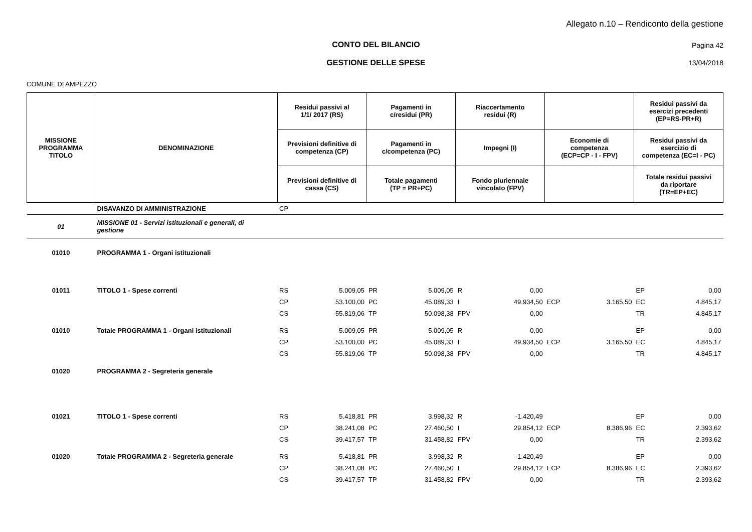Allegato n.10 – Rendiconto della gestione
CONTO DEL BILANCIO Pagina 42
GESTIONE DELLE SPESE 13/04/2018
COMUNE DI AMPEZZO
| MISSIONE PROGRAMMA TITOLO | DENOMINAZIONE | Residui passivi al 1/1/ 2017 (RS) | | Pagamenti in c/residui (PR) | | Riaccertamento residui (R) | | | | Residui passivi da esercizi precedenti (EP=RS-PR+R) | |
| --- | --- | --- | --- | --- | --- | --- | --- | --- | --- | --- | --- |
| | | Previsioni definitive di competenza (CP) | | Pagamenti in c/competenza (PC) | | Impegni (I) | | Economie di competenza (ECP=CP - I - FPV) | | Residui passivi da esercizio di competenza (EC=I - PC) | |
| | | Previsioni definitive di cassa (CS) | | Totale pagamenti (TP = PR+PC) | | Fondo pluriennale vincolato (FPV) | | | | Totale residui passivi da riportare (TR=EP+EC) | |
| | DISAVANZO DI AMMINISTRAZIONE | CP | | | | | | | | | |
| 01 | MISSIONE 01 - Servizi istituzionali e generali, di gestione | | | | | | | | | | |
| 01010 | PROGRAMMA 1 - Organi istituzionali | | | | | | | | | | |
| 01011 | TITOLO 1 - Spese correnti | RS | 5.009,05 | PR | 5.009,05 | R | 0,00 | | | EP | 0,00 |
| | | CP | 53.100,00 | PC | 45.089,33 | I | 49.934,50 | ECP | 3.165,50 | EC | 4.845,17 |
| | | CS | 55.819,06 | TP | 50.098,38 | FPV | 0,00 | | | TR | 4.845,17 |
| 01010 | Totale PROGRAMMA 1 - Organi istituzionali | RS | 5.009,05 | PR | 5.009,05 | R | 0,00 | | | EP | 0,00 |
| | | CP | 53.100,00 | PC | 45.089,33 | I | 49.934,50 | ECP | 3.165,50 | EC | 4.845,17 |
| | | CS | 55.819,06 | TP | 50.098,38 | FPV | 0,00 | | | TR | 4.845,17 |
| 01020 | PROGRAMMA 2 - Segreteria generale | | | | | | | | | | |
| 01021 | TITOLO 1 - Spese correnti | RS | 5.418,81 | PR | 3.998,32 | R | -1.420,49 | | | EP | 0,00 |
| | | CP | 38.241,08 | PC | 27.460,50 | I | 29.854,12 | ECP | 8.386,96 | EC | 2.393,62 |
| | | CS | 39.417,57 | TP | 31.458,82 | FPV | 0,00 | | | TR | 2.393,62 |
| 01020 | Totale PROGRAMMA 2 - Segreteria generale | RS | 5.418,81 | PR | 3.998,32 | R | -1.420,49 | | | EP | 0,00 |
| | | CP | 38.241,08 | PC | 27.460,50 | I | 29.854,12 | ECP | 8.386,96 | EC | 2.393,62 |
| | | CS | 39.417,57 | TP | 31.458,82 | FPV | 0,00 | | | TR | 2.393,62 |